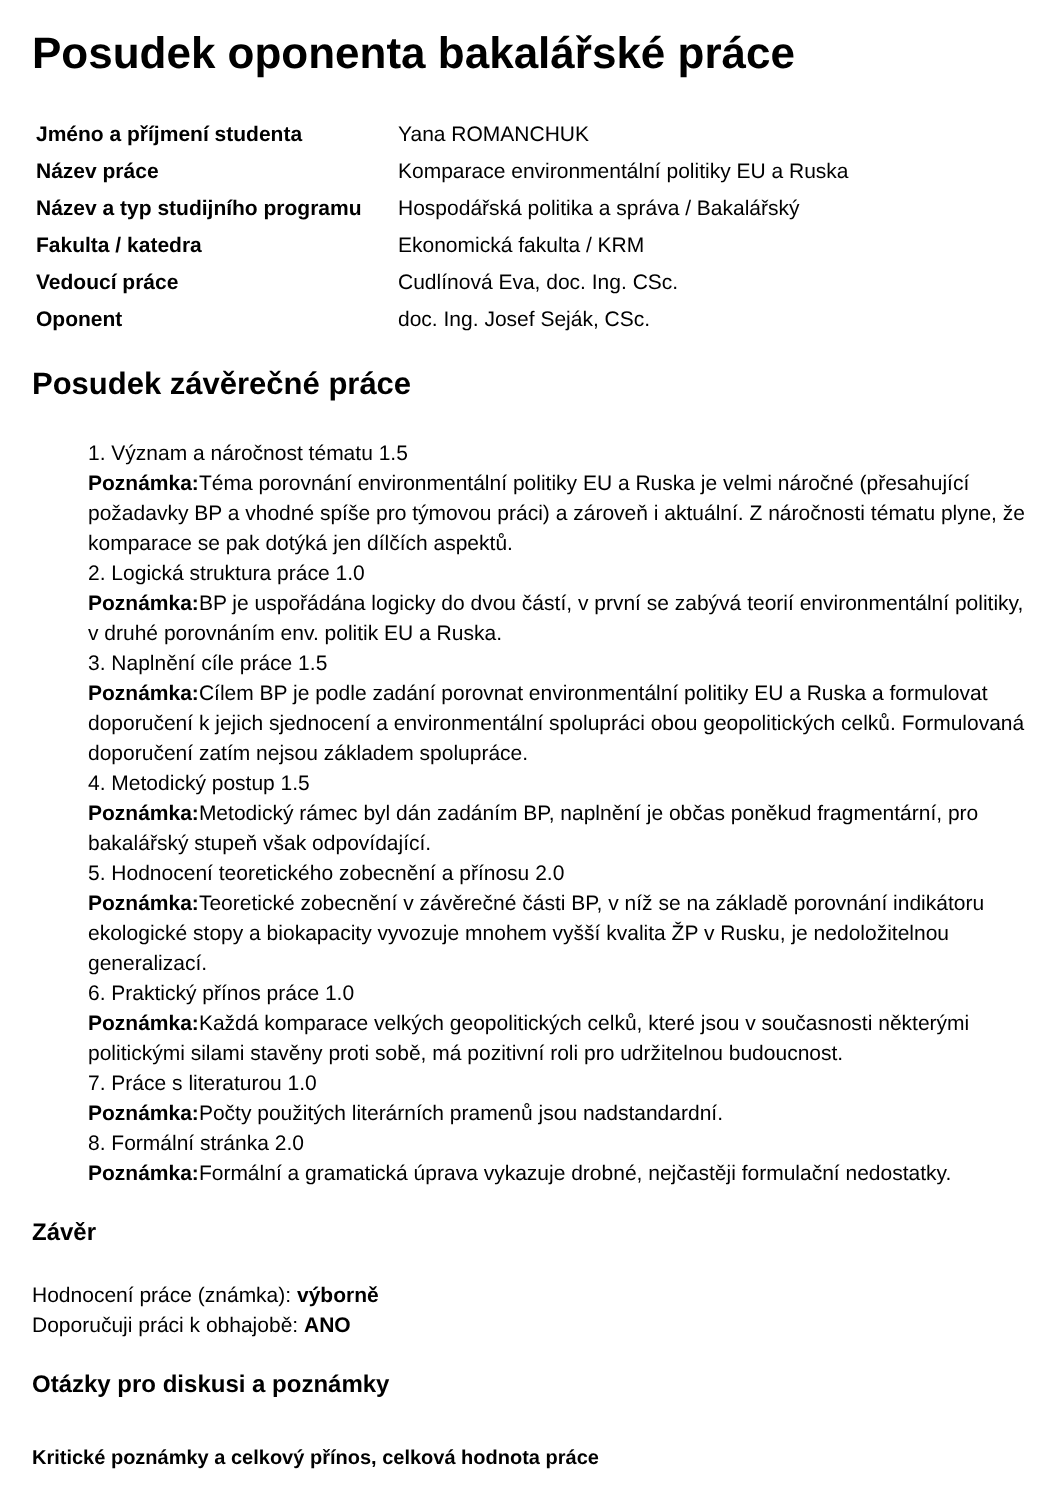Posudek oponenta bakalářské práce
| Jméno a příjmení studenta | Yana ROMANCHUK |
| Název práce | Komparace environmentální politiky EU a Ruska |
| Název a typ studijního programu | Hospodářská politika a správa / Bakalářský |
| Fakulta / katedra | Ekonomická fakulta / KRM |
| Vedoucí práce | Cudlínová Eva, doc. Ing. CSc. |
| Oponent | doc. Ing. Josef Seják, CSc. |
Posudek závěrečné práce
1. Význam a náročnost tématu 1.5
Poznámka: Téma porovnání environmentální politiky EU a Ruska je velmi náročné (přesahující požadavky BP a vhodné spíše pro týmovou práci) a zároveň i aktuální. Z náročnosti tématu plyne, že komparace se pak dotýká jen dílčích aspektů.
2. Logická struktura práce 1.0
Poznámka: BP je uspořádána logicky do dvou částí, v první se zabývá teorií environmentální politiky, v druhé porovnáním env. politik EU a Ruska.
3. Naplnění cíle práce 1.5
Poznámka: Cílem BP je podle zadání porovnat environmentální politiky EU a Ruska a formulovat doporučení k jejich sjednocení a environmentální spolupráci obou geopolitických celků. Formulovaná doporučení zatím nejsou základem spolupráce.
4. Metodický postup 1.5
Poznámka: Metodický rámec byl dán zadáním BP, naplnění je občas poněkud fragmentární, pro bakalářský stupeň však odpovídající.
5. Hodnocení teoretického zobecnění a přínosu 2.0
Poznámka: Teoretické zobecnění v závěrečné části BP, v níž se na základě porovnání indikátoru ekologické stopy a biokapacity vyvozuje mnohem vyšší kvalita ŽP v Rusku, je nedoložitelnou generalizací.
6. Praktický přínos práce 1.0
Poznámka: Každá komparace velkých geopolitických celků, které jsou v současnosti některými politickými silami stavěny proti sobě, má pozitivní roli pro udržitelnou budoucnost.
7. Práce s literaturou 1.0
Poznámka: Počty použitých literárních pramenů jsou nadstandardní.
8. Formální stránka 2.0
Poznámka: Formální a gramatická úprava vykazuje drobné, nejčastěji formulační nedostatky.
Závěr
Hodnocení práce (známka): výborně
Doporučuji práci k obhajobě: ANO
Otázky pro diskusi a poznámky
Kritické poznámky a celkový přínos, celková hodnota práce